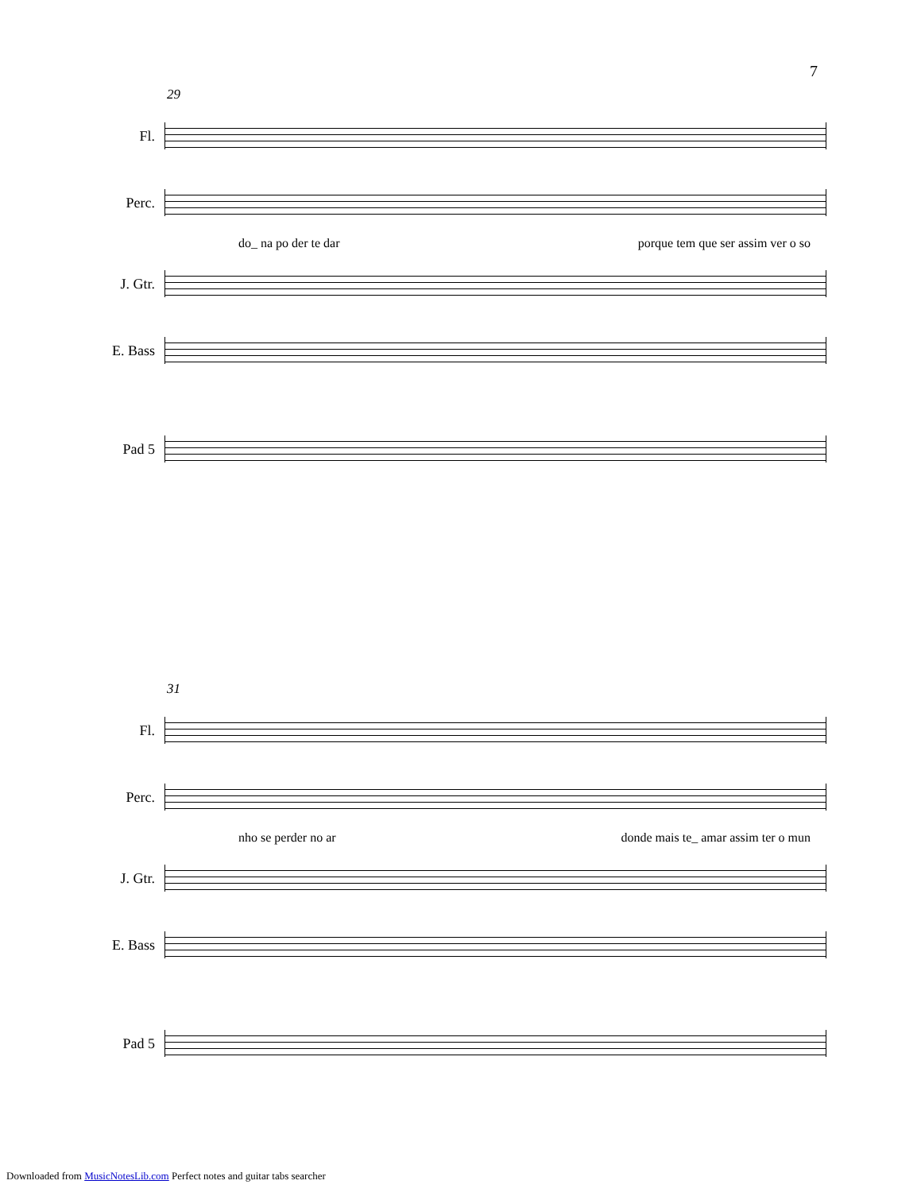7
29
Fl.
Perc.
do_ na po der te dar porque tem que ser assim ver o so
J. Gtr.
E. Bass
Pad 5
31
Fl.
Perc.
nho se perder no ar donde mais te_ amar assim ter o mun
J. Gtr.
E. Bass
Pad 5
Downloaded from MusicNotesLib.com Perfect notes and guitar tabs searcher